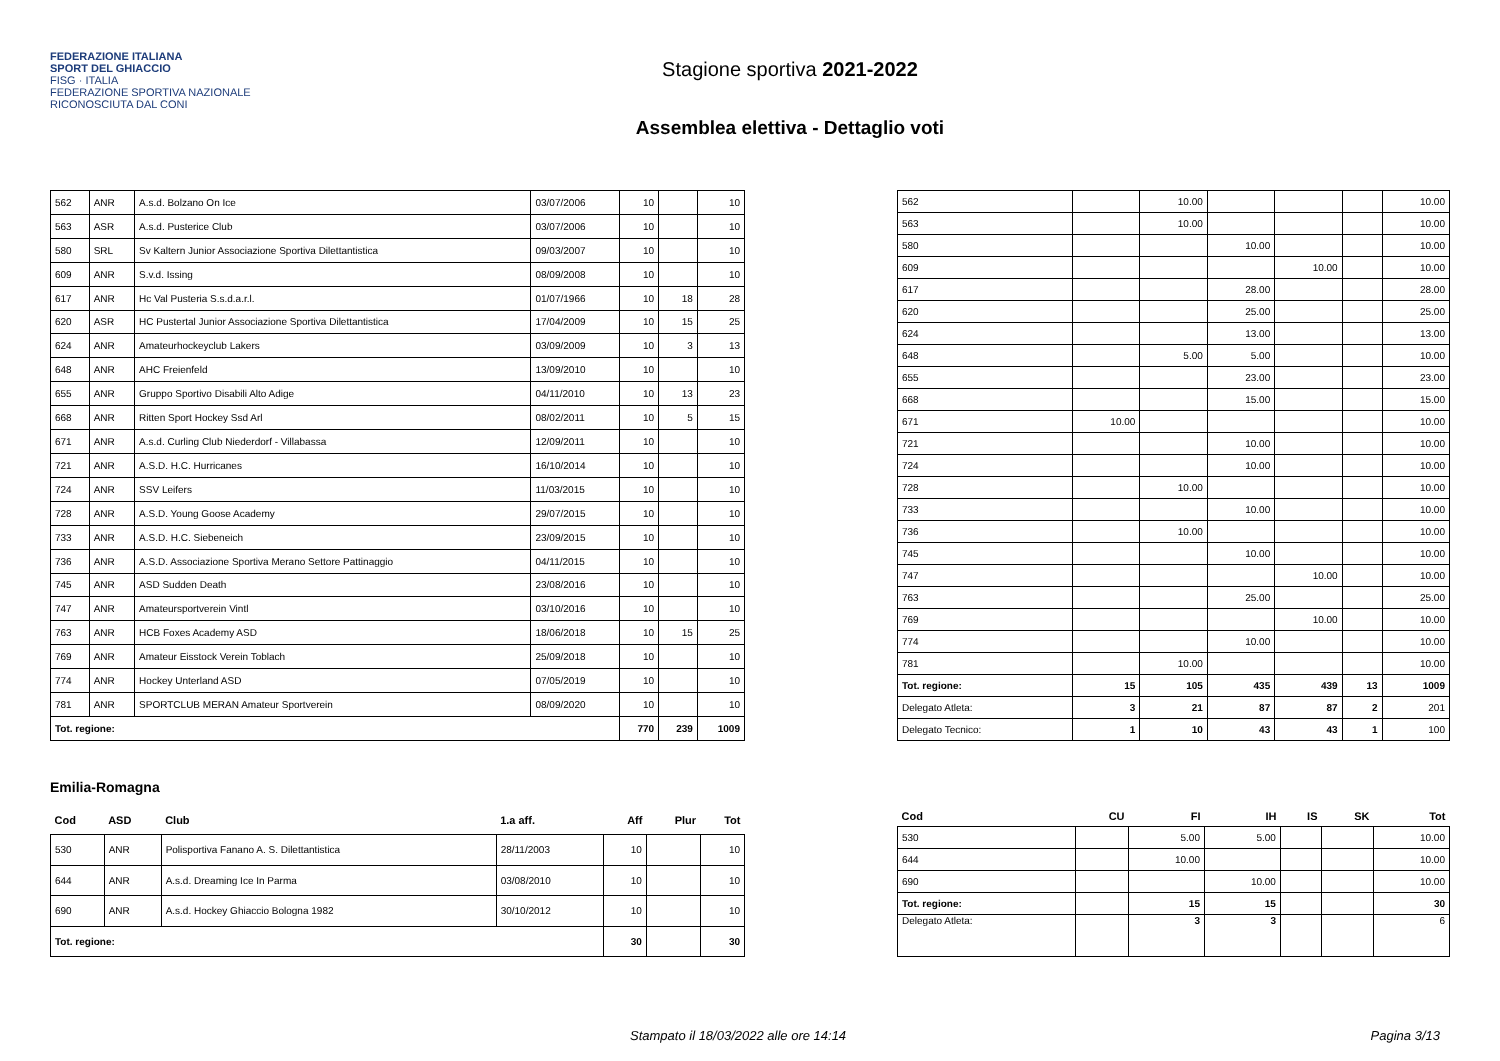FEDERAZIONE ITALIANA
SPORT DEL GHIACCIO
FISG · ITALIA
FEDERAZIONE SPORTIVA NAZIONALE RICONOSCIUTA DAL CONI
Stagione sportiva 2021-2022
Assemblea elettiva - Dettaglio voti
| 562 | ANR | A.s.d. Bolzano On Ice | 03/07/2006 | 10 | | 10 |
| 563 | ASR | A.s.d. Pusterice Club | 03/07/2006 | 10 | | 10 |
| 580 | SRL | Sv Kaltern Junior Associazione Sportiva Dilettantistica | 09/03/2007 | 10 | | 10 |
| 609 | ANR | S.v.d. Issing | 08/09/2008 | 10 | | 10 |
| 617 | ANR | Hc Val Pusteria S.s.d.a.r.l. | 01/07/1966 | 10 | 18 | 28 |
| 620 | ASR | HC Pustertal Junior Associazione Sportiva Dilettantistica | 17/04/2009 | 10 | 15 | 25 |
| 624 | ANR | Amateurhockeyclub Lakers | 03/09/2009 | 10 | 3 | 13 |
| 648 | ANR | AHC Freienfeld | 13/09/2010 | 10 | | 10 |
| 655 | ANR | Gruppo Sportivo Disabili Alto Adige | 04/11/2010 | 10 | 13 | 23 |
| 668 | ANR | Ritten Sport Hockey Ssd Arl | 08/02/2011 | 10 | 5 | 15 |
| 671 | ANR | A.s.d. Curling Club Niederdorf - Villabassa | 12/09/2011 | 10 | | 10 |
| 721 | ANR | A.S.D. H.C. Hurricanes | 16/10/2014 | 10 | | 10 |
| 724 | ANR | SSV Leifers | 11/03/2015 | 10 | | 10 |
| 728 | ANR | A.S.D. Young Goose Academy | 29/07/2015 | 10 | | 10 |
| 733 | ANR | A.S.D. H.C. Siebeneich | 23/09/2015 | 10 | | 10 |
| 736 | ANR | A.S.D. Associazione Sportiva Merano Settore Pattinaggio | 04/11/2015 | 10 | | 10 |
| 745 | ANR | ASD Sudden Death | 23/08/2016 | 10 | | 10 |
| 747 | ANR | Amateursportverein Vintl | 03/10/2016 | 10 | | 10 |
| 763 | ANR | HCB Foxes Academy ASD | 18/06/2018 | 10 | 15 | 25 |
| 769 | ANR | Amateur Eisstock Verein Toblach | 25/09/2018 | 10 | | 10 |
| 774 | ANR | Hockey Unterland ASD | 07/05/2019 | 10 | | 10 |
| 781 | ANR | SPORTCLUB MERAN Amateur Sportverein | 08/09/2020 | 10 | | 10 |
| Tot. regione: | | | | 770 | 239 | 1009 |
| 562 | | 10.00 | | | | 10.00 |
| 563 | | 10.00 | | | | 10.00 |
| 580 | | | 10.00 | | | 10.00 |
| 609 | | | | 10.00 | | 10.00 |
| 617 | | | 28.00 | | | 28.00 |
| 620 | | | 25.00 | | | 25.00 |
| 624 | | | 13.00 | | | 13.00 |
| 648 | | 5.00 | 5.00 | | | 10.00 |
| 655 | | | 23.00 | | | 23.00 |
| 668 | | | 15.00 | | | 15.00 |
| 671 | 10.00 | | | | | 10.00 |
| 721 | | | 10.00 | | | 10.00 |
| 724 | | | 10.00 | | | 10.00 |
| 728 | | 10.00 | | | | 10.00 |
| 733 | | | 10.00 | | | 10.00 |
| 736 | | 10.00 | | | | 10.00 |
| 745 | | | 10.00 | | | 10.00 |
| 747 | | | | 10.00 | | 10.00 |
| 763 | | | 25.00 | | | 25.00 |
| 769 | | | | 10.00 | | 10.00 |
| 774 | | | 10.00 | | | 10.00 |
| 781 | | 10.00 | | | | 10.00 |
| Tot. regione: | 15 | 105 | 435 | 439 | 13 | 1009 |
| Delegato Atleta: | 3 | 21 | 87 | 87 | 2 | 201 |
| Delegato Tecnico: | 1 | 10 | 43 | 43 | 1 | 100 |
Emilia-Romagna
| Cod | ASD | Club | 1.a aff. | Aff | Plur | Tot |
| --- | --- | --- | --- | --- | --- | --- |
| 530 | ANR | Polisportiva Fanano A. S. Dilettantistica | 28/11/2003 | 10 | | 10 |
| 644 | ANR | A.s.d. Dreaming Ice In Parma | 03/08/2010 | 10 | | 10 |
| 690 | ANR | A.s.d. Hockey Ghiaccio Bologna 1982 | 30/10/2012 | 10 | | 10 |
| Tot. regione: | | | | 30 | | 30 |
| Cod | CU | FI | IH | IS | SK | Tot |
| --- | --- | --- | --- | --- | --- | --- |
| 530 | | 5.00 | 5.00 | | | 10.00 |
| 644 | | 10.00 | | | | 10.00 |
| 690 | | | 10.00 | | | 10.00 |
| Tot. regione: | | 15 | 15 | | | 30 |
| Delegato Atleta: | | 3 | 3 | | | 6 |
Stampato il 18/03/2022 alle ore 14:14 Pagina 3/13